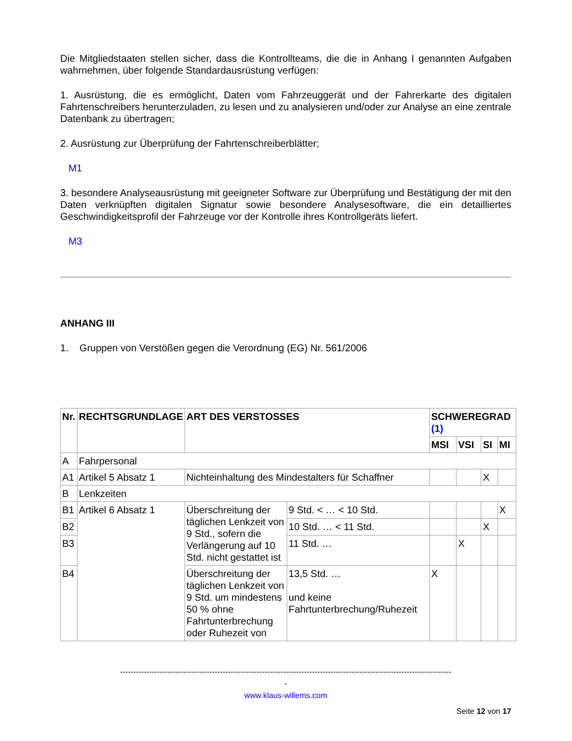Die Mitgliedstaaten stellen sicher, dass die Kontrollteams, die die in Anhang I genannten Aufgaben wahrnehmen, über folgende Standardausrüstung verfügen:
1. Ausrüstung, die es ermöglicht, Daten vom Fahrzeuggerät und der Fahrerkarte des digitalen Fahrtenschreibers herunterzuladen, zu lesen und zu analysieren und/oder zur Analyse an eine zentrale Datenbank zu übertragen;
2. Ausrüstung zur Überprüfung der Fahrtenschreiberblätter;
M1
3. besondere Analyseausrüstung mit geeigneter Software zur Überprüfung und Bestätigung der mit den Daten verknüpften digitalen Signatur sowie besondere Analysesoftware, die ein detailliertes Geschwindigkeitsprofil der Fahrzeuge vor der Kontrolle ihres Kontrollgeräts liefert.
M3
ANHANG III
1. Gruppen von Verstößen gegen die Verordnung (EG) Nr. 561/2006
| Nr. | RECHTSGRUNDLAGE | ART DES VERSTOSSES | | SCHWEREGRAD (1) | | | |
| --- | --- | --- | --- | --- | --- | --- | --- |
| | | | | MSI | VSI | SI | MI |
| A | Fahrpersonal | | | | | | |
| A1 | Artikel 5 Absatz 1 | Nichteinhaltung des Mindestalters für Schaffner | | | | X | |
| B | Lenkzeiten | | | | | | |
| B1 | Artikel 6 Absatz 1 | Überschreitung der täglichen Lenkzeit von 9 Std., sofern die Verlängerung auf 10 Std. nicht gestattet ist | 9 Std. < … < 10 Std. | | | | X |
| B2 | | | 10 Std. … < 11 Std. | | | X | |
| B3 | | | 11 Std. … | | X | | |
| B4 | | Überschreitung der täglichen Lenkzeit von 9 Std. um mindestens 50 % ohne Fahrtunterbrechung oder Ruhezeit von | 13,5 Std. … und keine Fahrtunterbrechung/Ruhezeit | X | | | |
------------------------------------------------------------------------------------------------------------------------------
-
www.klaus-willems.com
Seite 12 von 17